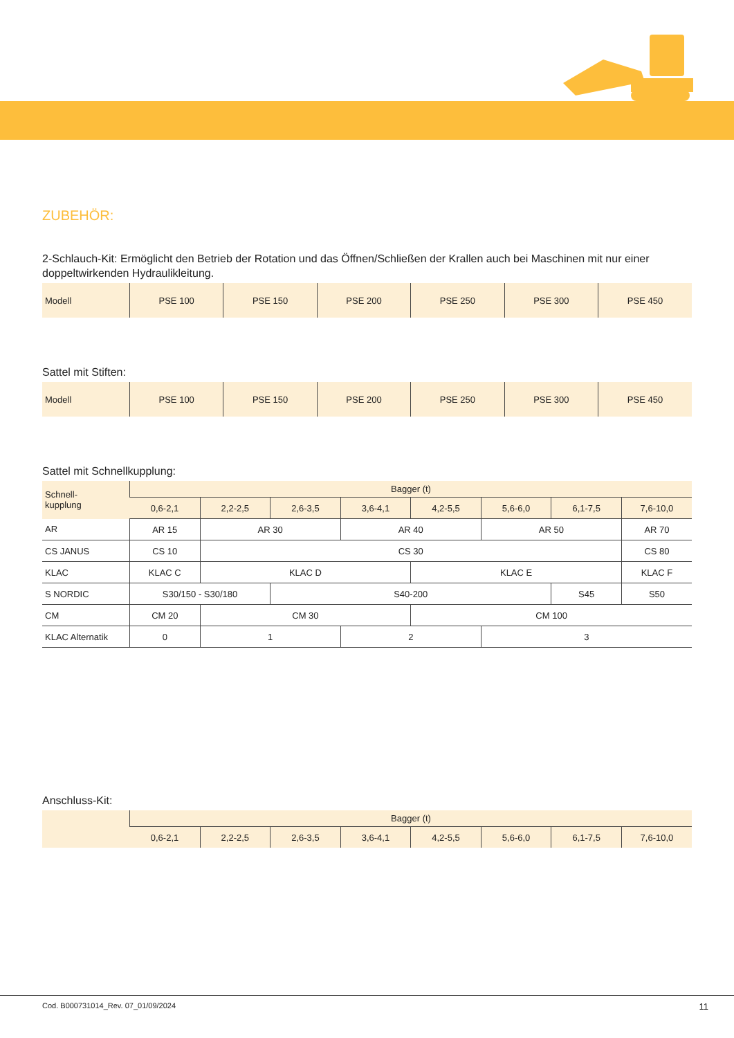ZUBEHÖR:
2-Schlauch-Kit: Ermöglicht den Betrieb der Rotation und das Öffnen/Schließen der Krallen auch bei Maschinen mit nur einer doppeltwirkenden Hydraulikleitung.
| Modell | PSE 100 | PSE 150 | PSE 200 | PSE 250 | PSE 300 | PSE 450 |
Sattel mit Stiften:
| Modell | PSE 100 | PSE 150 | PSE 200 | PSE 250 | PSE 300 | PSE 450 |
Sattel mit Schnellkupplung:
| Schnell- kupplung | Bagger (t) | | | | | | | |
| --- | --- | --- | --- | --- | --- | --- | --- | --- |
| | 0,6-2,1 | 2,2-2,5 | 2,6-3,5 | 3,6-4,1 | 4,2-5,5 | 5,6-6,0 | 6,1-7,5 | 7,6-10,0 |
| AR | AR 15 | AR 30 | | AR 40 | | AR 50 | | AR 70 |
| CS JANUS | CS 10 | CS 30 | | | | | | CS 80 |
| KLAC | KLAC C | KLAC D | | | KLAC E | | | KLAC F |
| S NORDIC | S30/150 - S30/180 | | S40-200 | | | | S45 | S50 |
| CM | CM 20 | CM 30 | | | CM 100 | | | |
| KLAC Alternatik | 0 | 1 | | 2 | | 3 | | |
Anschluss-Kit:
| | Bagger (t) | | | | | | | |
| --- | --- | --- | --- | --- | --- | --- | --- | --- |
| | 0,6-2,1 | 2,2-2,5 | 2,6-3,5 | 3,6-4,1 | 4,2-5,5 | 5,6-6,0 | 6,1-7,5 | 7,6-10,0 |
Cod. B000731014_Rev. 07_01/09/2024 11